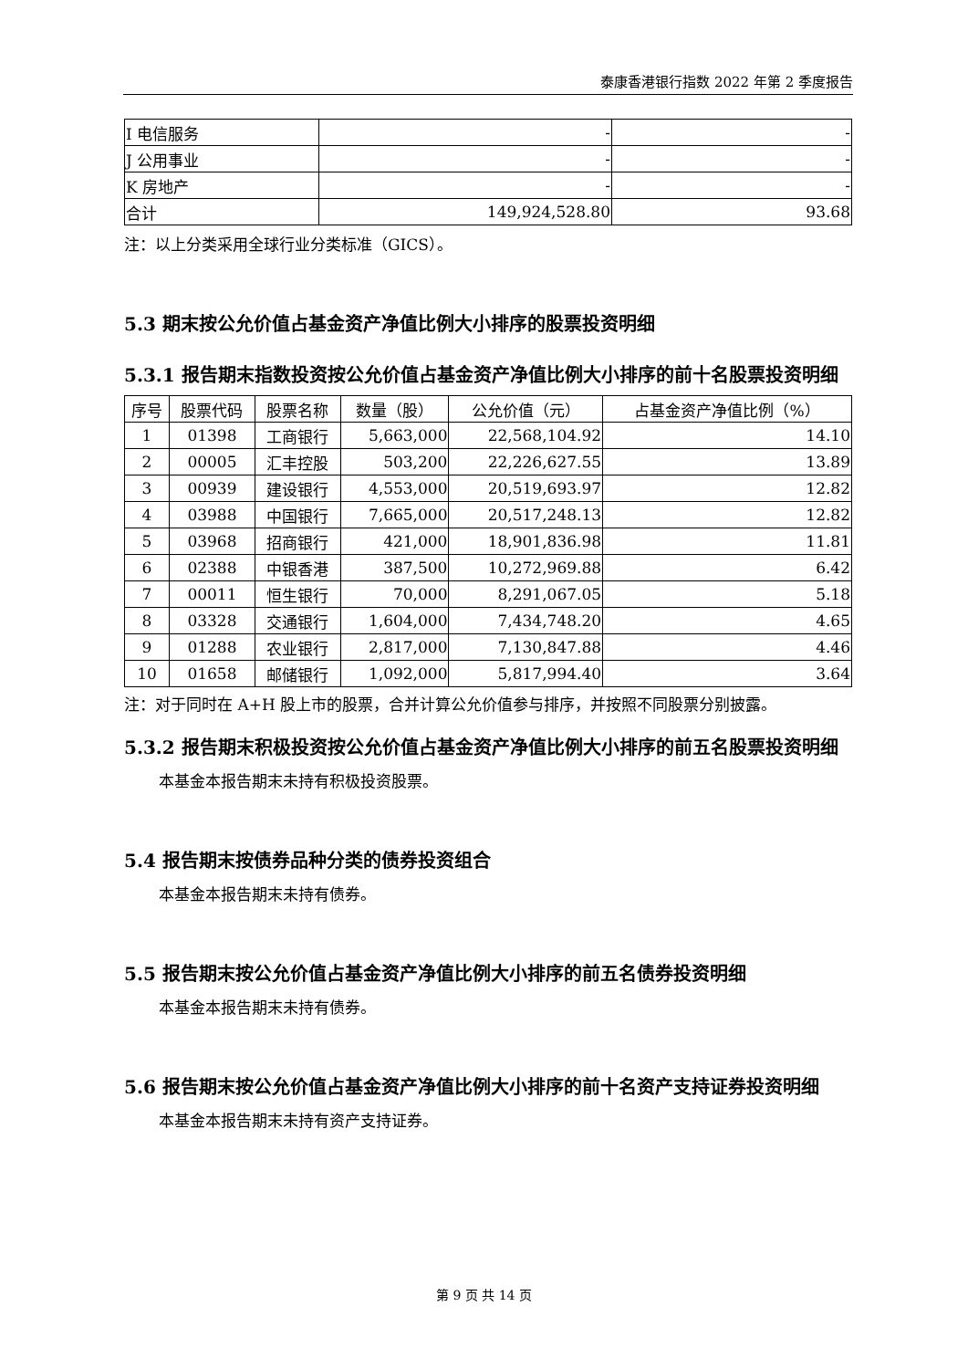泰康香港银行指数 2022 年第 2 季度报告
| I 电信服务 | - | - |
| J 公用事业 | - | - |
| K 房地产 | - | - |
| 合计 | 149,924,528.80 | 93.68 |
注：以上分类采用全球行业分类标准（GICS）。
5.3 期末按公允价值占基金资产净值比例大小排序的股票投资明细
5.3.1 报告期末指数投资按公允价值占基金资产净值比例大小排序的前十名股票投资明细
| 序号 | 股票代码 | 股票名称 | 数量（股） | 公允价值（元） | 占基金资产净值比例（%） |
| --- | --- | --- | --- | --- | --- |
| 1 | 01398 | 工商银行 | 5,663,000 | 22,568,104.92 | 14.10 |
| 2 | 00005 | 汇丰控股 | 503,200 | 22,226,627.55 | 13.89 |
| 3 | 00939 | 建设银行 | 4,553,000 | 20,519,693.97 | 12.82 |
| 4 | 03988 | 中国银行 | 7,665,000 | 20,517,248.13 | 12.82 |
| 5 | 03968 | 招商银行 | 421,000 | 18,901,836.98 | 11.81 |
| 6 | 02388 | 中银香港 | 387,500 | 10,272,969.88 | 6.42 |
| 7 | 00011 | 恒生银行 | 70,000 | 8,291,067.05 | 5.18 |
| 8 | 03328 | 交通银行 | 1,604,000 | 7,434,748.20 | 4.65 |
| 9 | 01288 | 农业银行 | 2,817,000 | 7,130,847.88 | 4.46 |
| 10 | 01658 | 邮储银行 | 1,092,000 | 5,817,994.40 | 3.64 |
注：对于同时在 A+H 股上市的股票，合并计算公允价值参与排序，并按照不同股票分别披露。
5.3.2 报告期末积极投资按公允价值占基金资产净值比例大小排序的前五名股票投资明细
本基金本报告期末未持有积极投资股票。
5.4 报告期末按债券品种分类的债券投资组合
本基金本报告期末未持有债券。
5.5 报告期末按公允价值占基金资产净值比例大小排序的前五名债券投资明细
本基金本报告期末未持有债券。
5.6 报告期末按公允价值占基金资产净值比例大小排序的前十名资产支持证券投资明细
本基金本报告期末未持有资产支持证券。
第 9 页 共 14 页